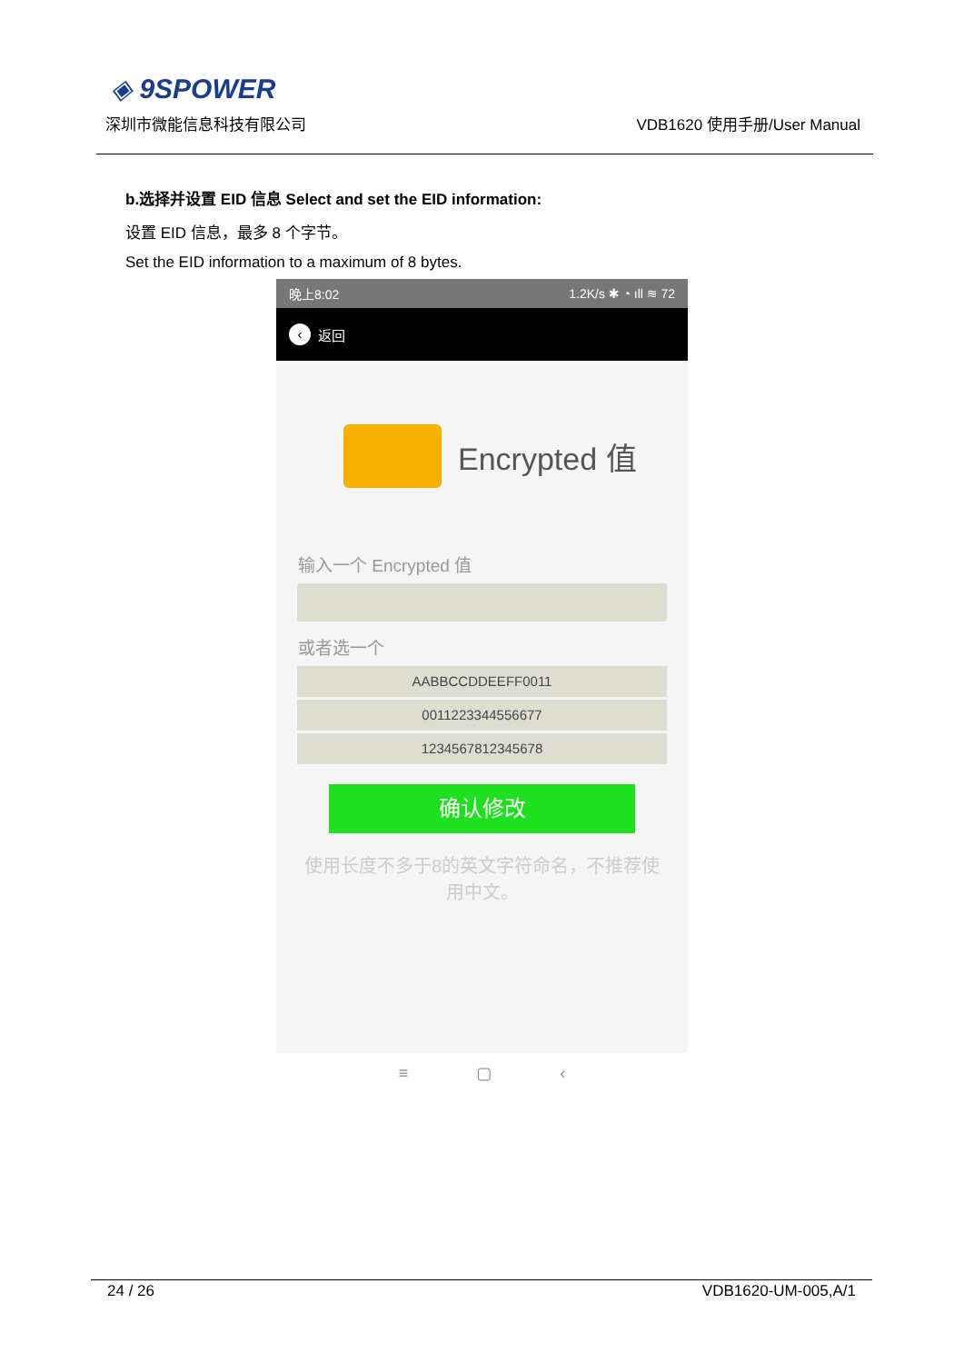◈ 9SPOWER
深圳市微能信息科技有限公司 VDB1620 使用手册/User Manual
b.选择并设置 EID 信息 Select and set the EID information:
设置 EID 信息，最多 8 个字节。
Set the EID information to a maximum of 8 bytes.
晚上8:02 1.2K/s ✱ ◔ ıll ≋ 72
‹ 返回
Encrypted 值
输入一个 Encrypted 值
或者选一个
AABBCCDDEEFF0011
0011223344556677
1234567812345678
确认修改
使用长度不多于8的英文字符命名，不推荐使
用中文。
≡ ▢ ‹
24 / 26 VDB1620-UM-005,A/1